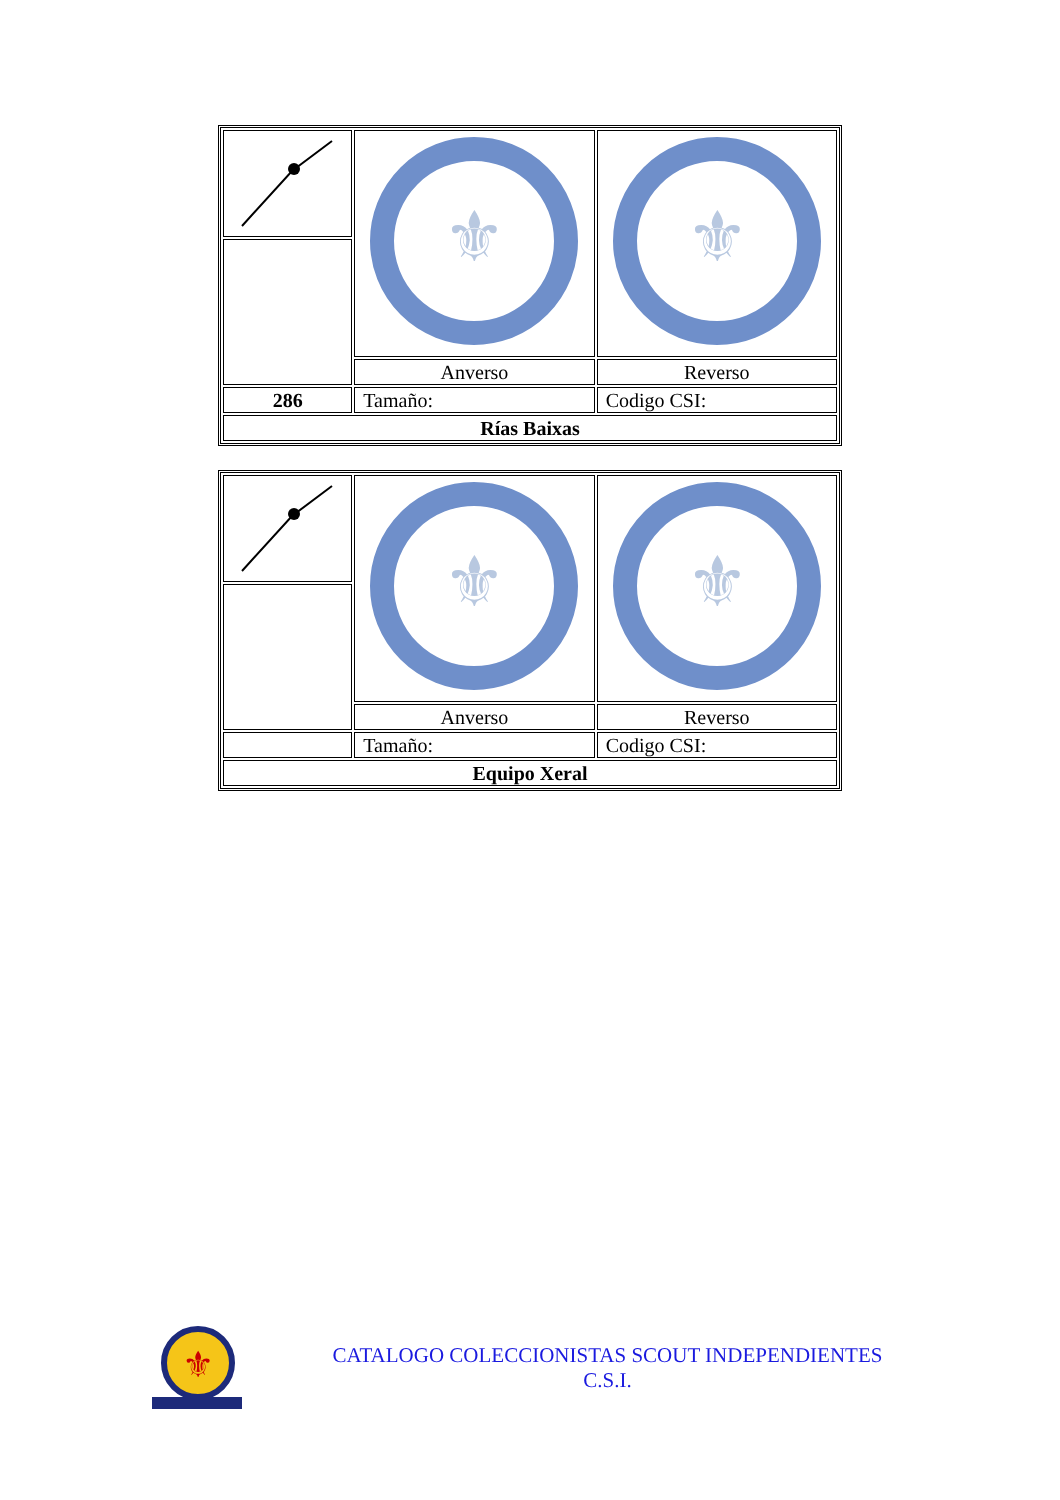| | ⚜ | ⚜ |
| | Anverso | Reverso |
| 286 | Tamaño: | Codigo CSI: |
| Rías Baixas | | |
| | ⚜ | ⚜ |
| | Anverso | Reverso |
| | Tamaño: | Codigo CSI: |
| Equipo Xeral | | |
⚜
CATALOGO COLECCIONISTAS SCOUT INDEPENDIENTES
C.S.I.